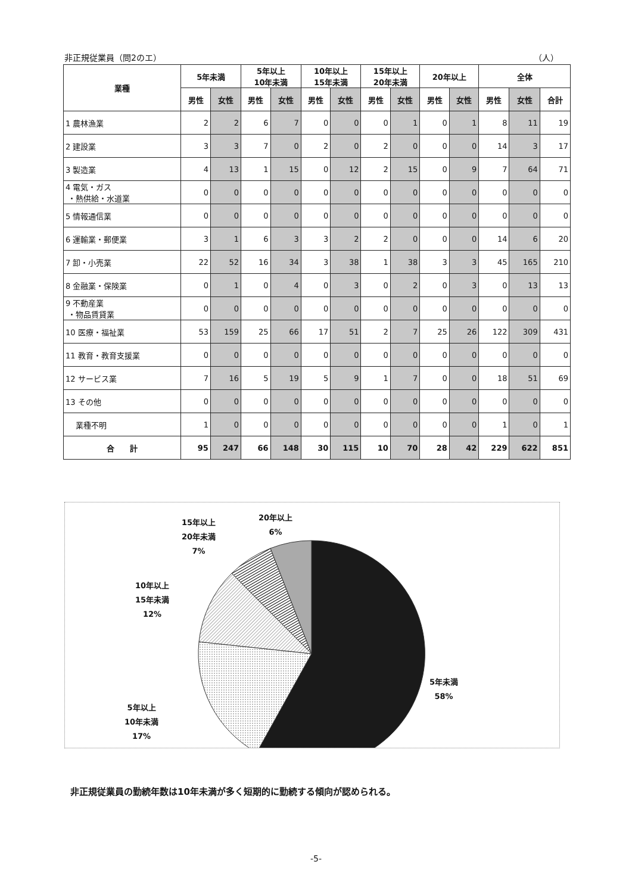非正規従業員（問2のエ） （人）
| 業種 | 5年未満 | | 5年以上 10年未満 | | 10年以上 15年未満 | | 15年以上 20年未満 | | 20年以上 | | 全体 | | |
| --- | --- | --- | --- | --- | --- | --- | --- | --- | --- | --- | --- | --- | --- |
| | 男性 | 女性 | 男性 | 女性 | 男性 | 女性 | 男性 | 女性 | 男性 | 女性 | 男性 | 女性 | 合計 |
| 1 農林漁業 | 2 | 2 | 6 | 7 | 0 | 0 | 0 | 1 | 0 | 1 | 8 | 11 | 19 |
| 2 建設業 | 3 | 3 | 7 | 0 | 2 | 0 | 2 | 0 | 0 | 0 | 14 | 3 | 17 |
| 3 製造業 | 4 | 13 | 1 | 15 | 0 | 12 | 2 | 15 | 0 | 9 | 7 | 64 | 71 |
| 4 電気・ガス ・熱供給・水道業 | 0 | 0 | 0 | 0 | 0 | 0 | 0 | 0 | 0 | 0 | 0 | 0 | 0 |
| 5 情報通信業 | 0 | 0 | 0 | 0 | 0 | 0 | 0 | 0 | 0 | 0 | 0 | 0 | 0 |
| 6 運輸業・郵便業 | 3 | 1 | 6 | 3 | 3 | 2 | 2 | 0 | 0 | 0 | 14 | 6 | 20 |
| 7 卸・小売業 | 22 | 52 | 16 | 34 | 3 | 38 | 1 | 38 | 3 | 3 | 45 | 165 | 210 |
| 8 金融業・保険業 | 0 | 1 | 0 | 4 | 0 | 3 | 0 | 2 | 0 | 3 | 0 | 13 | 13 |
| 9 不動産業 ・物品賃貸業 | 0 | 0 | 0 | 0 | 0 | 0 | 0 | 0 | 0 | 0 | 0 | 0 | 0 |
| 10 医療・福祉業 | 53 | 159 | 25 | 66 | 17 | 51 | 2 | 7 | 25 | 26 | 122 | 309 | 431 |
| 11 教育・教育支援業 | 0 | 0 | 0 | 0 | 0 | 0 | 0 | 0 | 0 | 0 | 0 | 0 | 0 |
| 12 サービス業 | 7 | 16 | 5 | 19 | 5 | 9 | 1 | 7 | 0 | 0 | 18 | 51 | 69 |
| 13 その他 | 0 | 0 | 0 | 0 | 0 | 0 | 0 | 0 | 0 | 0 | 0 | 0 | 0 |
| 業種不明 | 1 | 0 | 0 | 0 | 0 | 0 | 0 | 0 | 0 | 0 | 1 | 0 | 1 |
| 合 計 | 95 | 247 | 66 | 148 | 30 | 115 | 10 | 70 | 28 | 42 | 229 | 622 | 851 |
15年以上
20年未満
7%
20年以上
6%
10年以上
15年未満
12%
5年未満
58%
5年以上
10年未満
17%
非正規従業員の勤続年数は10年未満が多く短期的に勤続する傾向が認められる。
-5-